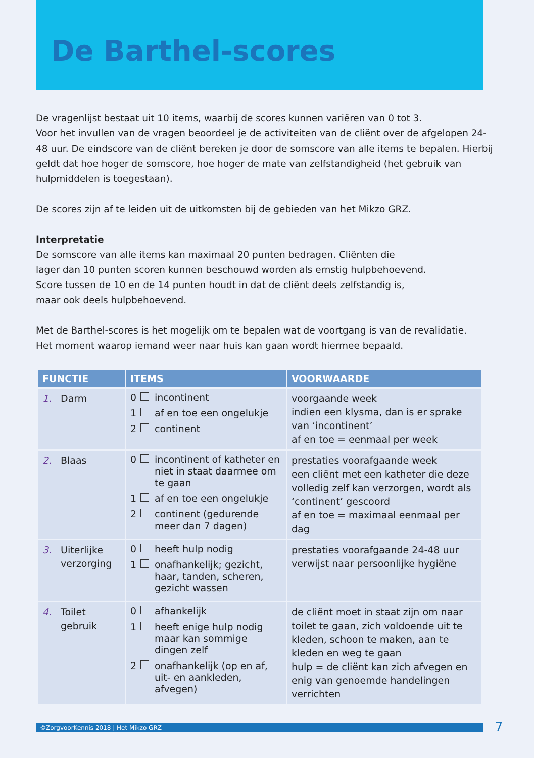De Barthel-scores
De vragenlijst bestaat uit 10 items, waarbij de scores kunnen variëren van 0 tot 3.
Voor het invullen van de vragen beoordeel je de activiteiten van de cliënt over de afgelopen 24-48 uur. De eindscore van de cliënt bereken je door de somscore van alle items te bepalen. Hierbij geldt dat hoe hoger de somscore, hoe hoger de mate van zelfstandigheid (het gebruik van hulpmiddelen is toegestaan).
De scores zijn af te leiden uit de uitkomsten bij de gebieden van het Mikzo GRZ.
Interpretatie
De somscore van alle items kan maximaal 20 punten bedragen. Cliënten die
lager dan 10 punten scoren kunnen beschouwd worden als ernstig hulpbehoevend.
Score tussen de 10 en de 14 punten houdt in dat de cliënt deels zelfstandig is,
maar ook deels hulpbehoevend.
Met de Barthel-scores is het mogelijk om te bepalen wat de voortgang is van de revalidatie.
Het moment waarop iemand weer naar huis kan gaan wordt hiermee bepaald.
| FUNCTIE | ITEMS | VOORWAARDE |
| --- | --- | --- |
| 1. Darm | 0 incontinent 1 af en toe een ongelukje 2 continent | voorgaande week indien een klysma, dan is er sprake van ‘incontinent’ af en toe = eenmaal per week |
| 2. Blaas | 0 incontinent of katheter en niet in staat daarmee om te gaan 1 af en toe een ongelukje 2 continent (gedurende meer dan 7 dagen) | prestaties voorafgaande week een cliënt met een katheter die deze volledig zelf kan verzorgen, wordt als ‘continent’ gescoord af en toe = maximaal eenmaal per dag |
| 3. Uiterlijke verzorging | 0 heeft hulp nodig 1 onafhankelijk; gezicht, haar, tanden, scheren, gezicht wassen | prestaties voorafgaande 24-48 uur verwijst naar persoonlijke hygiëne |
| 4. Toilet gebruik | 0 afhankelijk 1 heeft enige hulp nodig maar kan sommige dingen zelf 2 onafhankelijk (op en af, uit- en aankleden, afvegen) | de cliënt moet in staat zijn om naar toilet te gaan, zich voldoende uit te kleden, schoon te maken, aan te kleden en weg te gaan hulp = de cliënt kan zich afvegen en enig van genoemde handelingen verrichten |
©ZorgvoorKennis 2018 | Het Mikzo GRZ 7